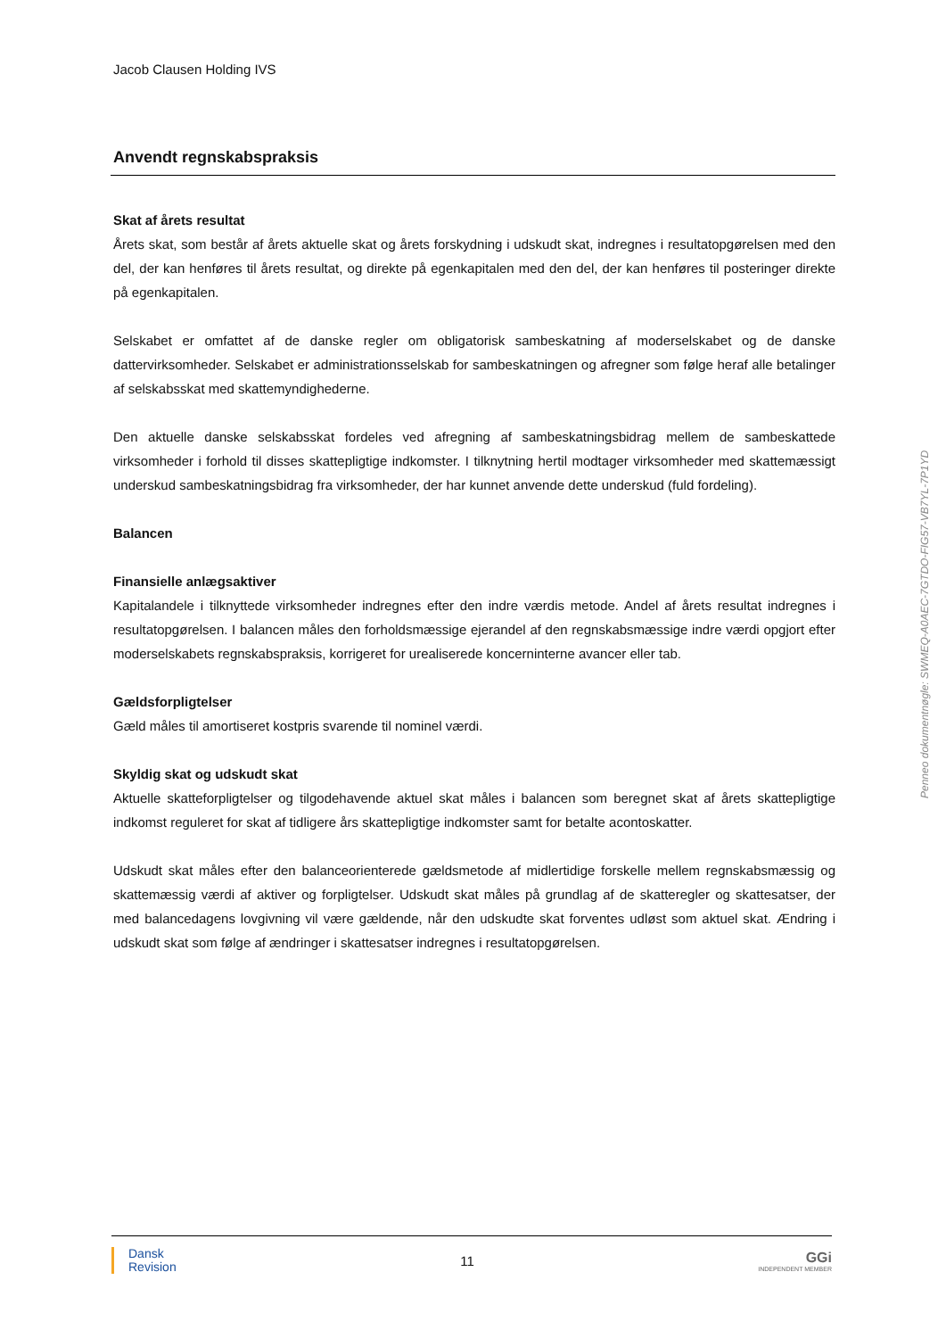Jacob Clausen Holding IVS
Anvendt regnskabspraksis
Skat af årets resultat
Årets skat, som består af årets aktuelle skat og årets forskydning i udskudt skat, indregnes i resultatopgørelsen med den del, der kan henføres til årets resultat, og direkte på egenkapitalen med den del, der kan henføres til posteringer direkte på egenkapitalen.
Selskabet er omfattet af de danske regler om obligatorisk sambeskatning af moderselskabet og de danske dattervirksomheder. Selskabet er administrationsselskab for sambeskatningen og afregner som følge heraf alle betalinger af selskabsskat med skattemyndighederne.
Den aktuelle danske selskabsskat fordeles ved afregning af sambeskatningsbidrag mellem de sambeskattede virksomheder i forhold til disses skattepligtige indkomster. I tilknytning hertil modtager virksomheder med skattemæssigt underskud sambeskatningsbidrag fra virksomheder, der har kunnet anvende dette underskud (fuld fordeling).
Balancen
Finansielle anlægsaktiver
Kapitalandele i tilknyttede virksomheder indregnes efter den indre værdis metode. Andel af årets resultat indregnes i resultatopgørelsen. I balancen måles den forholdsmæssige ejerandel af den regnskabsmæssige indre værdi opgjort efter moderselskabets regnskabspraksis, korrigeret for urealiserede koncerninterne avancer eller tab.
Gældsforpligtelser
Gæld måles til amortiseret kostpris svarende til nominel værdi.
Skyldig skat og udskudt skat
Aktuelle skatteforpligtelser og tilgodehavende aktuel skat måles i balancen som beregnet skat af årets skattepligtige indkomst reguleret for skat af tidligere års skattepligtige indkomster samt for betalte acontoskatter.
Udskudt skat måles efter den balanceorienterede gældsmetode af midlertidige forskelle mellem regnskabsmæssig og skattemæssig værdi af aktiver og forpligtelser. Udskudt skat måles på grundlag af de skatteregler og skattesatser, der med balancedagens lovgivning vil være gældende, når den udskudte skat forventes udløst som aktuel skat. Ændring i udskudt skat som følge af ændringer i skattesatser indregnes i resultatopgørelsen.
Penneo dokumentnøgle: SWMEQ-A0AEC-7GTDO-FIG57-VB7YL-7P1YD
Dansk
Revision
11 GGi
INDEPENDENT MEMBER